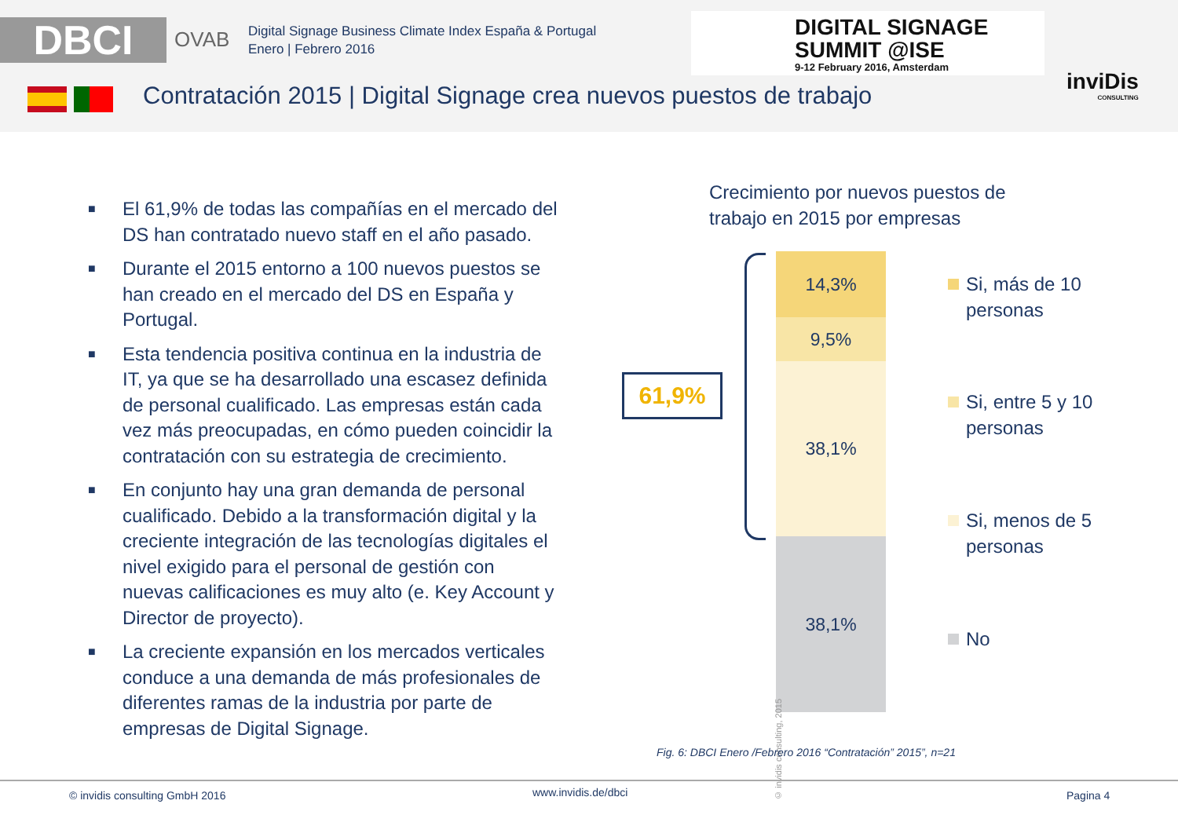DBCI OVAB
Digital Signage Business Climate Index España & Portugal
Enero | Febrero 2016
DIGITAL SIGNAGE
SUMMIT @ISE
9-12 February 2016, Amsterdam
inviDis
CONSULTING
Contratación 2015 | Digital Signage crea nuevos puestos de trabajo
■ El 61,9% de todas las compañías en el mercado del DS han contratado nuevo staff en el año pasado.
■ Durante el 2015 entorno a 100 nuevos puestos se han creado en el mercado del DS en España y Portugal.
■ Esta tendencia positiva continua en la industria de IT, ya que se ha desarrollado una escasez definida de personal cualificado. Las empresas están cada vez más preocupadas, en cómo pueden coincidir la contratación con su estrategia de crecimiento.
■ En conjunto hay una gran demanda de personal cualificado. Debido a la transformación digital y la creciente integración de las tecnologías digitales el nivel exigido para el personal de gestión con nuevas calificaciones es muy alto (e. Key Account y Director de proyecto).
■ La creciente expansión en los mercados verticales conduce a una demanda de más profesionales de diferentes ramas de la industria por parte de empresas de Digital Signage.
Crecimiento por nuevos puestos de
trabajo en 2015 por empresas
14,3%
9,5%
38,1%
38,1%
© invidis consulting, 2015
61,9%
Si, más de 10
personas
Si, entre 5 y 10
personas
Si, menos de 5
personas
No
Fig. 6: DBCI Enero /Febrero 2016 “Contratación” 2015”, n=21
© invidis consulting GmbH 2016 www.invidis.de/dbci Pagina 4